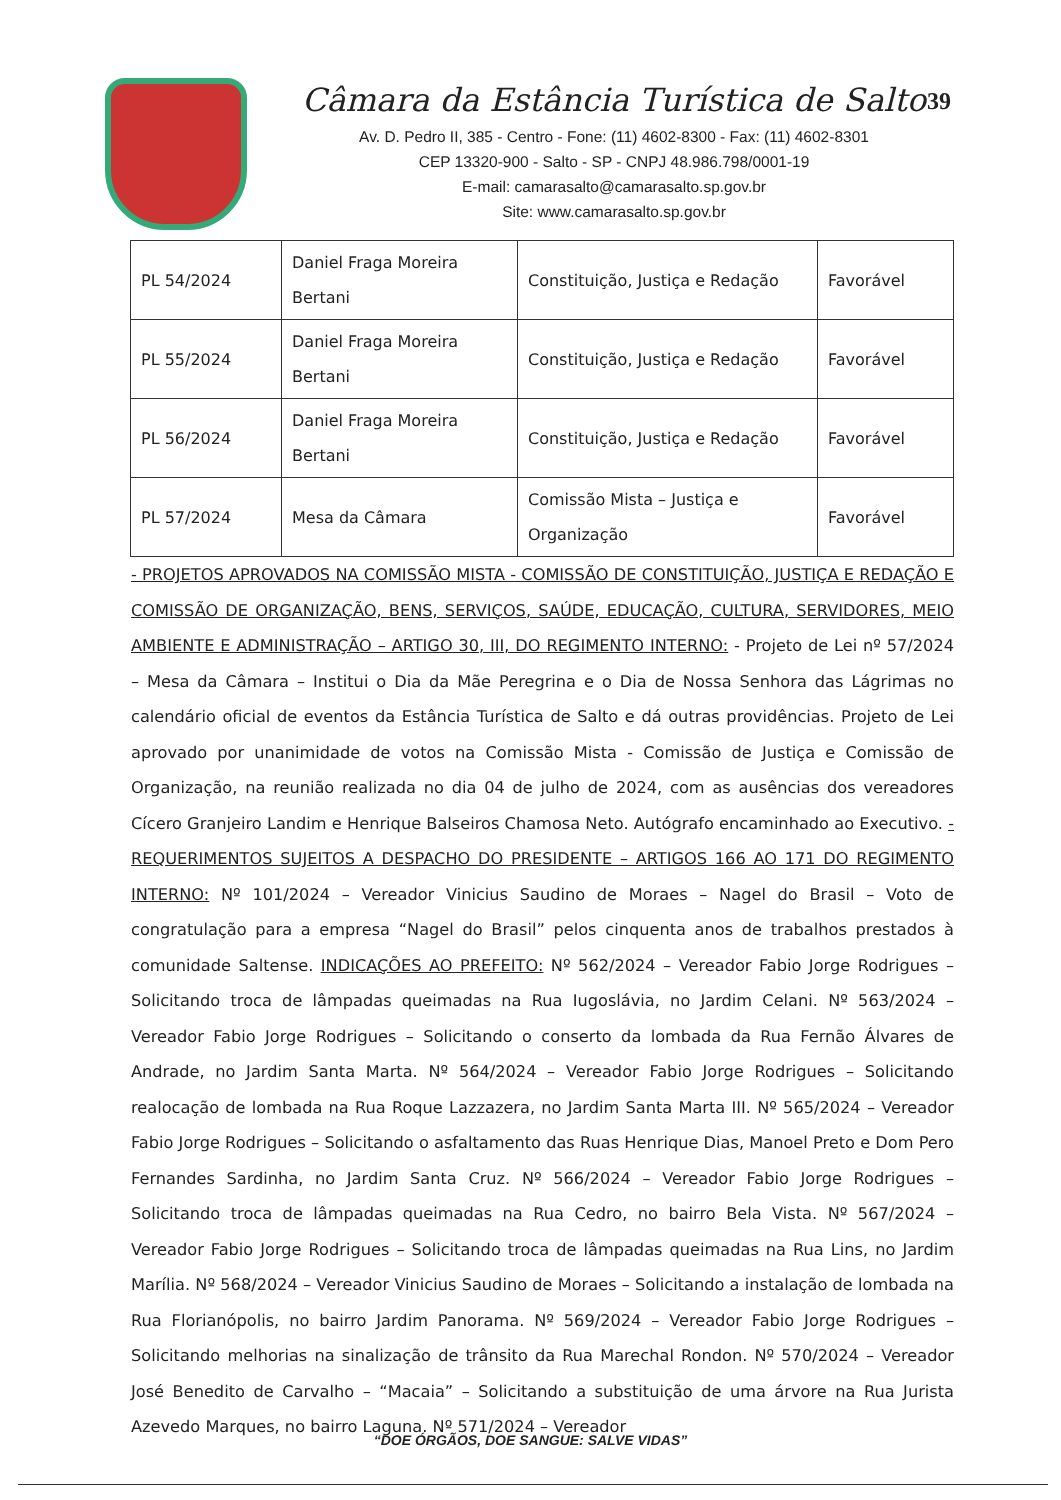39
Câmara da Estância Turística de Salto
Av. D. Pedro II, 385 - Centro - Fone: (11) 4602-8300 - Fax: (11) 4602-8301
CEP 13320-900 - Salto - SP - CNPJ 48.986.798/0001-19
E-mail: camarasalto@camarasalto.sp.gov.br
Site: www.camarasalto.sp.gov.br
| PL 54/2024 | Daniel Fraga Moreira Bertani | Constituição, Justiça e Redação | Favorável |
| PL 55/2024 | Daniel Fraga Moreira Bertani | Constituição, Justiça e Redação | Favorável |
| PL 56/2024 | Daniel Fraga Moreira Bertani | Constituição, Justiça e Redação | Favorável |
| PL 57/2024 | Mesa da Câmara | Comissão Mista – Justiça e Organização | Favorável |
- PROJETOS APROVADOS NA COMISSÃO MISTA - COMISSÃO DE CONSTITUIÇÃO, JUSTIÇA E REDAÇÃO E COMISSÃO DE ORGANIZAÇÃO, BENS, SERVIÇOS, SAÚDE, EDUCAÇÃO, CULTURA, SERVIDORES, MEIO AMBIENTE E ADMINISTRAÇÃO – ARTIGO 30, III, DO REGIMENTO INTERNO: - Projeto de Lei nº 57/2024 – Mesa da Câmara – Institui o Dia da Mãe Peregrina e o Dia de Nossa Senhora das Lágrimas no calendário oficial de eventos da Estância Turística de Salto e dá outras providências. Projeto de Lei aprovado por unanimidade de votos na Comissão Mista - Comissão de Justiça e Comissão de Organização, na reunião realizada no dia 04 de julho de 2024, com as ausências dos vereadores Cícero Granjeiro Landim e Henrique Balseiros Chamosa Neto. Autógrafo encaminhado ao Executivo. - REQUERIMENTOS SUJEITOS A DESPACHO DO PRESIDENTE – ARTIGOS 166 AO 171 DO REGIMENTO INTERNO: Nº 101/2024 – Vereador Vinicius Saudino de Moraes – Nagel do Brasil – Voto de congratulação para a empresa “Nagel do Brasil” pelos cinquenta anos de trabalhos prestados à comunidade Saltense. INDICAÇÕES AO PREFEITO: Nº 562/2024 – Vereador Fabio Jorge Rodrigues – Solicitando troca de lâmpadas queimadas na Rua Iugoslávia, no Jardim Celani. Nº 563/2024 – Vereador Fabio Jorge Rodrigues – Solicitando o conserto da lombada da Rua Fernão Álvares de Andrade, no Jardim Santa Marta. Nº 564/2024 – Vereador Fabio Jorge Rodrigues – Solicitando realocação de lombada na Rua Roque Lazzazera, no Jardim Santa Marta III. Nº 565/2024 – Vereador Fabio Jorge Rodrigues – Solicitando o asfaltamento das Ruas Henrique Dias, Manoel Preto e Dom Pero Fernandes Sardinha, no Jardim Santa Cruz. Nº 566/2024 – Vereador Fabio Jorge Rodrigues – Solicitando troca de lâmpadas queimadas na Rua Cedro, no bairro Bela Vista. Nº 567/2024 – Vereador Fabio Jorge Rodrigues – Solicitando troca de lâmpadas queimadas na Rua Lins, no Jardim Marília. Nº 568/2024 – Vereador Vinicius Saudino de Moraes – Solicitando a instalação de lombada na Rua Florianópolis, no bairro Jardim Panorama. Nº 569/2024 – Vereador Fabio Jorge Rodrigues – Solicitando melhorias na sinalização de trânsito da Rua Marechal Rondon. Nº 570/2024 – Vereador José Benedito de Carvalho – “Macaia” – Solicitando a substituição de uma árvore na Rua Jurista Azevedo Marques, no bairro Laguna. Nº 571/2024 – Vereador
“DOE ÓRGÃOS, DOE SANGUE: SALVE VIDAS”